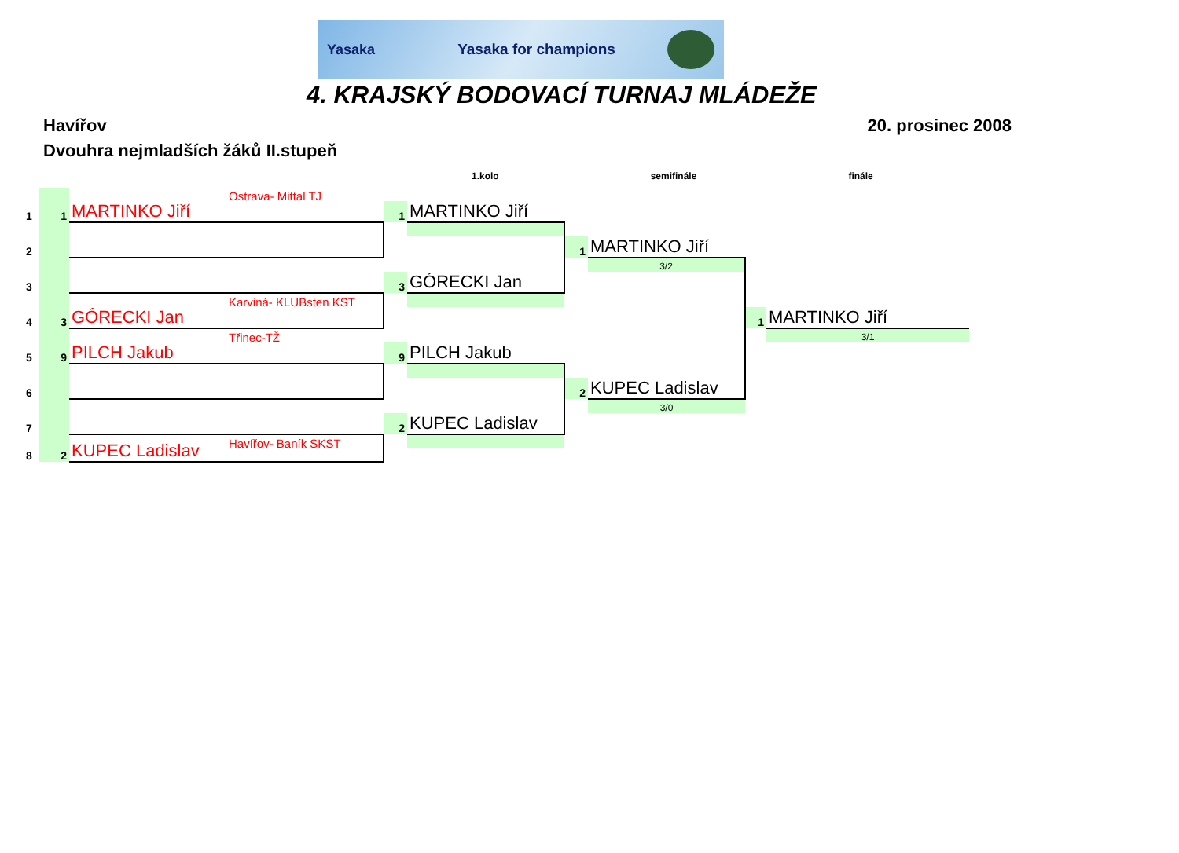Yasaka Yasaka for champions
4. KRAJSKÝ BODOVACÍ TURNAJ MLÁDEŽE
Havířov 20. prosinec 2008
Dvouhra nejmladších žáků II.stupeň
1.kolo semifinále finále
| 1 | 1 | MARTINKO Jiří | Ostrava- Mittal TJ | | | | | | |
| | | | | 1 | MARTINKO Jiří | | | | |
| 2 | | | | | | | | | |
| | | | | | | 1 | MARTINKO Jiří | | |
| 3 | | | | | | | 3/2 | | |
| | | | | 3 | GÓRECKI Jan | | | | |
| 4 | 3 | GÓRECKI Jan | Karviná- KLUBsten KST | | | | | | |
| | | | | | | | | 1 | MARTINKO Jiří |
| 5 | 9 | PILCH Jakub | Třinec-TŽ | | | | | | 3/1 |
| | | | | 9 | PILCH Jakub | | | | |
| 6 | | | | | | | | | |
| | | | | | | 2 | KUPEC Ladislav | | |
| 7 | | | | | | | 3/0 | | |
| | | | | 2 | KUPEC Ladislav | | | | |
| 8 | 2 | KUPEC Ladislav | Havířov- Baník SKST | | | | | | |